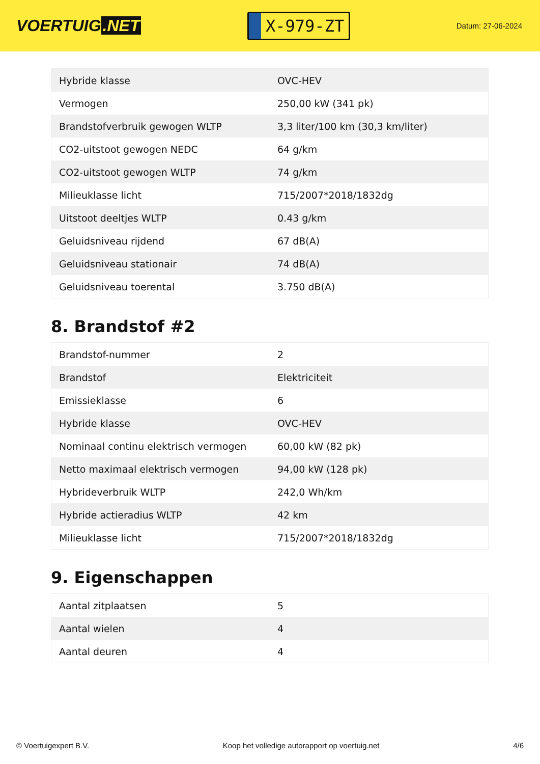VOERTUIG.NET
X-979-ZT
Datum: 27-06-2024
| Hybride klasse | OVC-HEV |
| Vermogen | 250,00 kW (341 pk) |
| Brandstofverbruik gewogen WLTP | 3,3 liter/100 km (30,3 km/liter) |
| CO2-uitstoot gewogen NEDC | 64 g/km |
| CO2-uitstoot gewogen WLTP | 74 g/km |
| Milieuklasse licht | 715/2007*2018/1832dg |
| Uitstoot deeltjes WLTP | 0.43 g/km |
| Geluidsniveau rijdend | 67 dB(A) |
| Geluidsniveau stationair | 74 dB(A) |
| Geluidsniveau toerental | 3.750 dB(A) |
8. Brandstof #2
| Brandstof-nummer | 2 |
| Brandstof | Elektriciteit |
| Emissieklasse | 6 |
| Hybride klasse | OVC-HEV |
| Nominaal continu elektrisch vermogen | 60,00 kW (82 pk) |
| Netto maximaal elektrisch vermogen | 94,00 kW (128 pk) |
| Hybrideverbruik WLTP | 242,0 Wh/km |
| Hybride actieradius WLTP | 42 km |
| Milieuklasse licht | 715/2007*2018/1832dg |
9. Eigenschappen
| Aantal zitplaatsen | 5 |
| Aantal wielen | 4 |
| Aantal deuren | 4 |
© Voertuigexpert B.V. Koop het volledige autorapport op voertuig.net 4/6